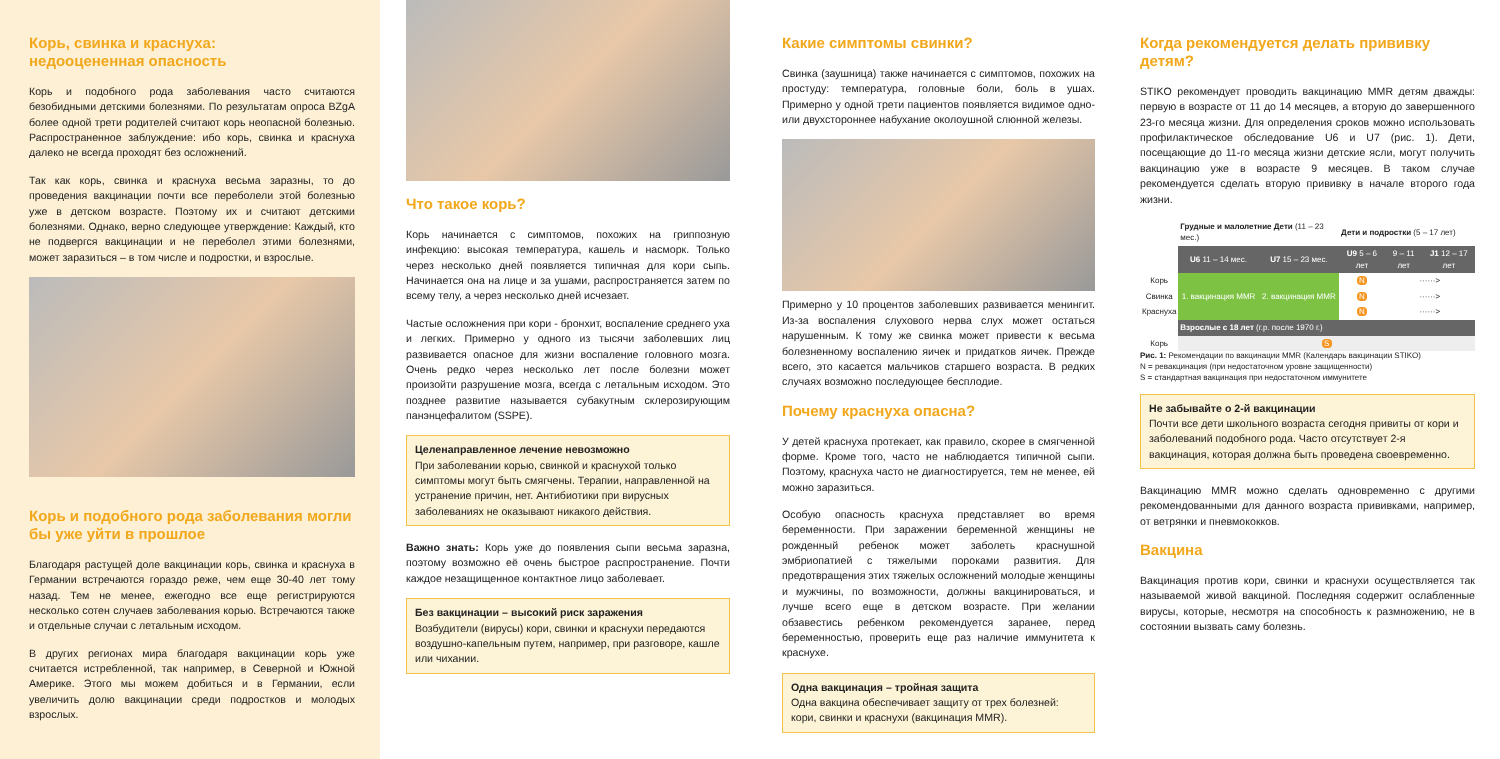Корь, свинка и краснуха:
недооцененная опасность
Корь и подобного рода заболевания часто считаются безобидными детскими болезнями. По результатам опроса BZgA более одной трети родителей считают корь неопасной болезнью. Распространенное заблуждение: ибо корь, свинка и краснуха далеко не всегда проходят без осложнений.
Так как корь, свинка и краснуха весьма заразны, то до проведения вакцинации почти все переболели этой болезнью уже в детском возрасте. Поэтому их и считают детскими болезнями. Однако, верно следующее утверждение: Каждый, кто не подвергся вакцинации и не переболел этими болезнями, может заразиться – в том числе и подростки, и взрослые.
Корь и подобного рода заболевания могли бы уже уйти в прошлое
Благодаря растущей доле вакцинации корь, свинка и краснуха в Германии встречаются гораздо реже, чем еще 30-40 лет тому назад. Тем не менее, ежегодно все еще регистрируются несколько сотен случаев заболевания корью. Встречаются также и отдельные случаи с летальным исходом.
В других регионах мира благодаря вакцинации корь уже считается истребленной, так например, в Северной и Южной Америке. Этого мы можем добиться и в Германии, если увеличить долю вакцинации среди подростков и молодых взрослых.
Что такое корь?
Корь начинается с симптомов, похожих на гриппозную инфекцию: высокая температура, кашель и насморк. Только через несколько дней появляется типичная для кори сыпь. Начинается она на лице и за ушами, распространяется затем по всему телу, а через несколько дней исчезает.
Частые осложнения при кори - бронхит, воспаление среднего уха и легких. Примерно у одного из тысячи заболевших лиц развивается опасное для жизни воспаление головного мозга. Очень редко через несколько лет после болезни может произойти разрушение мозга, всегда с летальным исходом. Это позднее развитие называется субакутным склерозирующим панэнцефалитом (SSPE).
Целенаправленное лечение невозможно
При заболевании корью, свинкой и краснухой только симптомы могут быть смягчены. Терапии, направленной на устранение причин, нет. Антибиотики при вирусных заболеваниях не оказывают никакого действия.
Важно знать: Корь уже до появления сыпи весьма заразна, поэтому возможно её очень быстрое распространение. Почти каждое незащищенное контактное лицо заболевает.
Без вакцинации – высокий риск заражения
Возбудители (вирусы) кори, свинки и краснухи передаются воздушно-капельным путем, например, при разговоре, кашле или чихании.
Какие симптомы свинки?
Свинка (заушница) также начинается с симптомов, похожих на простуду: температура, головные боли, боль в ушах. Примерно у одной трети пациентов появляется видимое одно- или двухстороннее набухание околоушной слюнной железы.
Примерно у 10 процентов заболевших развивается менингит. Из-за воспаления слухового нерва слух может остаться нарушенным. К тому же свинка может привести к весьма болезненному воспалению яичек и придатков яичек. Прежде всего, это касается мальчиков старшего возраста. В редких случаях возможно последующее бесплодие.
Почему краснуха опасна?
У детей краснуха протекает, как правило, скорее в смягченной форме. Кроме того, часто не наблюдается типичной сыпи. Поэтому, краснуха часто не диагностируется, тем не менее, ей можно заразиться.
Особую опасность краснуха представляет во время беременности. При заражении беременной женщины не рожденный ребенок может заболеть краснушной эмбриопатией с тяжелыми пороками развития. Для предотвращения этих тяжелых осложнений молодые женщины и мужчины, по возможности, должны вакцинироваться, и лучше всего еще в детском возрасте. При желании обзавестись ребенком рекомендуется заранее, перед беременностью, проверить еще раз наличие иммунитета к краснухе.
Одна вакцинация – тройная защита
Одна вакцина обеспечивает защиту от трех болезней: кори, свинки и краснухи (вакцинация MMR).
Когда рекомендуется делать прививку детям?
STIKO рекомендует проводить вакцинацию MMR детям дважды: первую в возрасте от 11 до 14 месяцев, а вторую до завершенного 23-го месяца жизни. Для определения сроков можно использовать профилактическое обследование U6 и U7 (рис. 1). Дети, посещающие до 11-го месяца жизни детские ясли, могут получить вакцинацию уже в возрасте 9 месяцев. В таком случае рекомендуется сделать вторую прививку в начале второго года жизни.
| | Грудные и малолетние Дети (11 – 23 мес.) | | Дети и подростки (5 – 17 лет) | | |
| | U6 11 – 14 мес. | U7 15 – 23 мес. | U9 5 – 6 лет | 9 – 11 лет | J1 12 – 17 лет |
| Корь | 1. вакцинация MMR | 2. вакцинация MMR | N | ······> | |
| Свинка | | | N | ······> | |
| Краснуха | | | N | ······> | |
| | Взрослые с 18 лет (г.р. после 1970 г.) | | | | |
| Корь | S | | | | |
Рис. 1: Рекомендации по вакцинации MMR (Календарь вакцинации STIKO)
N = ревакцинация (при недостаточном уровне защищенности)
S = стандартная вакцинация при недостаточном иммунитете
Не забывайте о 2-й вакцинации
Почти все дети школьного возраста сегодня привиты от кори и заболеваний подобного рода. Часто отсутствует 2-я вакцинация, которая должна быть проведена своевременно.
Вакцинацию MMR можно сделать одновременно с другими рекомендованными для данного возраста прививками, например, от ветрянки и пневмококков.
Вакцина
Вакцинация против кори, свинки и краснухи осуществляется так называемой живой вакциной. Последняя содержит ослабленные вирусы, которые, несмотря на способность к размножению, не в состоянии вызвать саму болезнь.